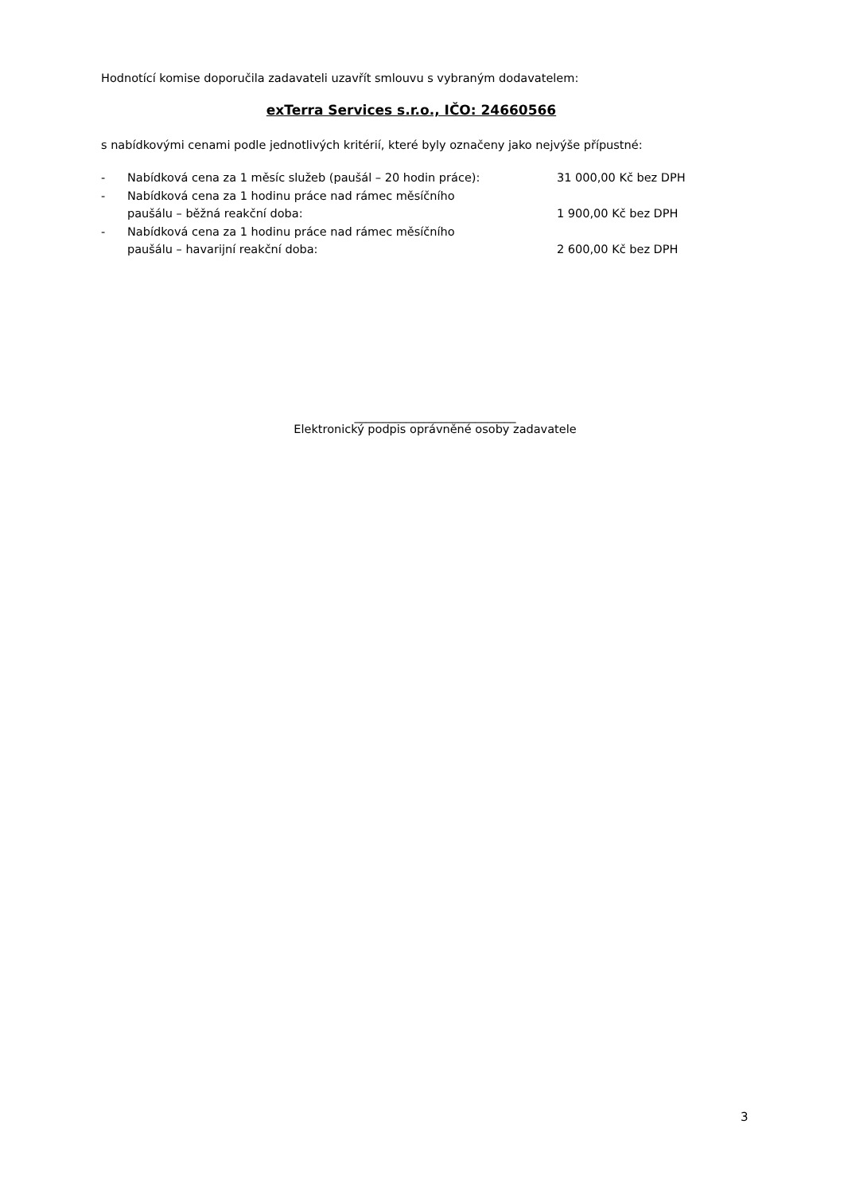Hodnotící komise doporučila zadavateli uzavřít smlouvu s vybraným dodavatelem:
exTerra Services s.r.o., IČO: 24660566
s nabídkovými cenami podle jednotlivých kritérií, které byly označeny jako nejvýše přípustné:
- Nabídková cena za 1 měsíc služeb (paušál – 20 hodin práce): 31 000,00 Kč bez DPH
- Nabídková cena za 1 hodinu práce nad rámec měsíčního
paušálu – běžná reakční doba:
1 900,00 Kč bez DPH
- Nabídková cena za 1 hodinu práce nad rámec měsíčního
paušálu – havarijní reakční doba:
2 600,00 Kč bez DPH
____________________________
Elektronický podpis oprávněné osoby zadavatele
3